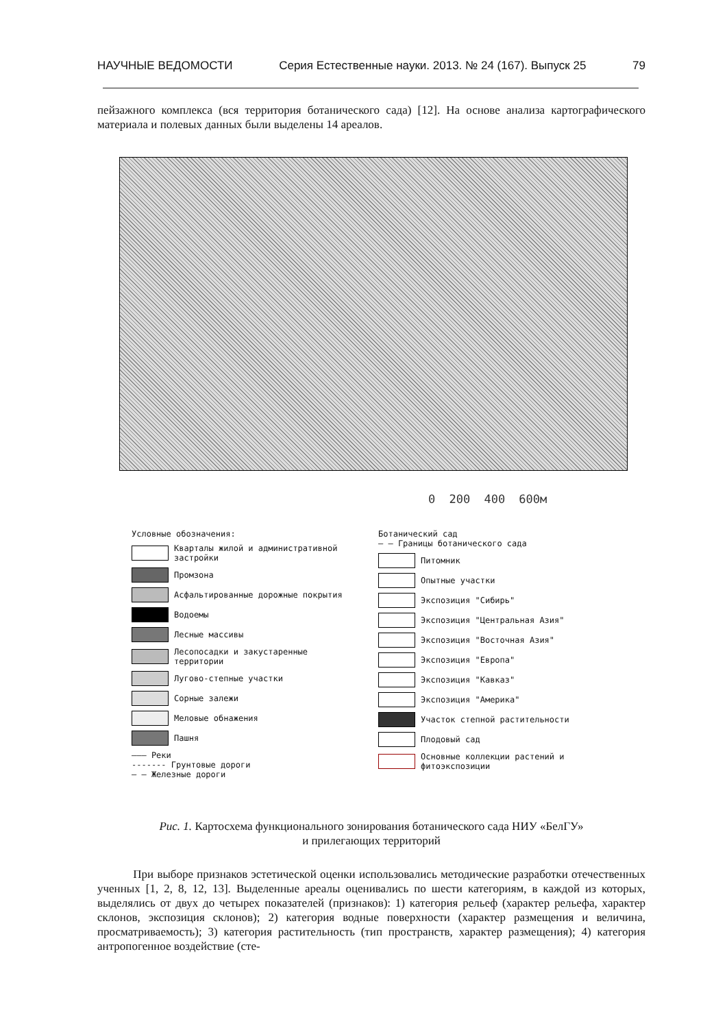НАУЧНЫЕ ВЕДОМОСТИ Серия Естественные науки. 2013. № 24 (167). Выпуск 25 79
пейзажного комплекса (вся территория ботанического сада) [12]. На основе анализа картографического материала и полевых данных были выделены 14 ареалов.
0 200 400 600м
Условные обозначения:
Кварталы жилой и административной застройки
Промзона
Асфальтированные дорожные покрытия
Водоемы
Лесные массивы
Лесопосадки и закустаренные территории
Лугово-степные участки
Сорные залежи
Меловые обнажения
Пашня
——— Реки
------- Грунтовые дороги
— — Железные дороги
Ботанический сад
— — Границы ботанического сада
Питомник
Опытные участки
Экспозиция "Сибирь"
Экспозиция "Центральная Азия"
Экспозиция "Восточная Азия"
Экспозиция "Европа"
Экспозиция "Кавказ"
Экспозиция "Америка"
Участок степной растительности
Плодовый сад
Основные коллекции растений и фитоэкспозиции
Рис. 1. Картосхема функционального зонирования ботанического сада НИУ «БелГУ»
и прилегающих территорий
При выборе признаков эстетической оценки использовались методические разработки отечественных ученных [1, 2, 8, 12, 13]. Выделенные ареалы оценивались по шести категориям, в каждой из которых, выделялись от двух до четырех показателей (признаков): 1) категория рельеф (характер рельефа, характер склонов, экспозиция склонов); 2) категория водные поверхности (характер размещения и величина, просматриваемость); 3) категория растительность (тип пространств, характер размещения); 4) категория антропогенное воздействие (сте-